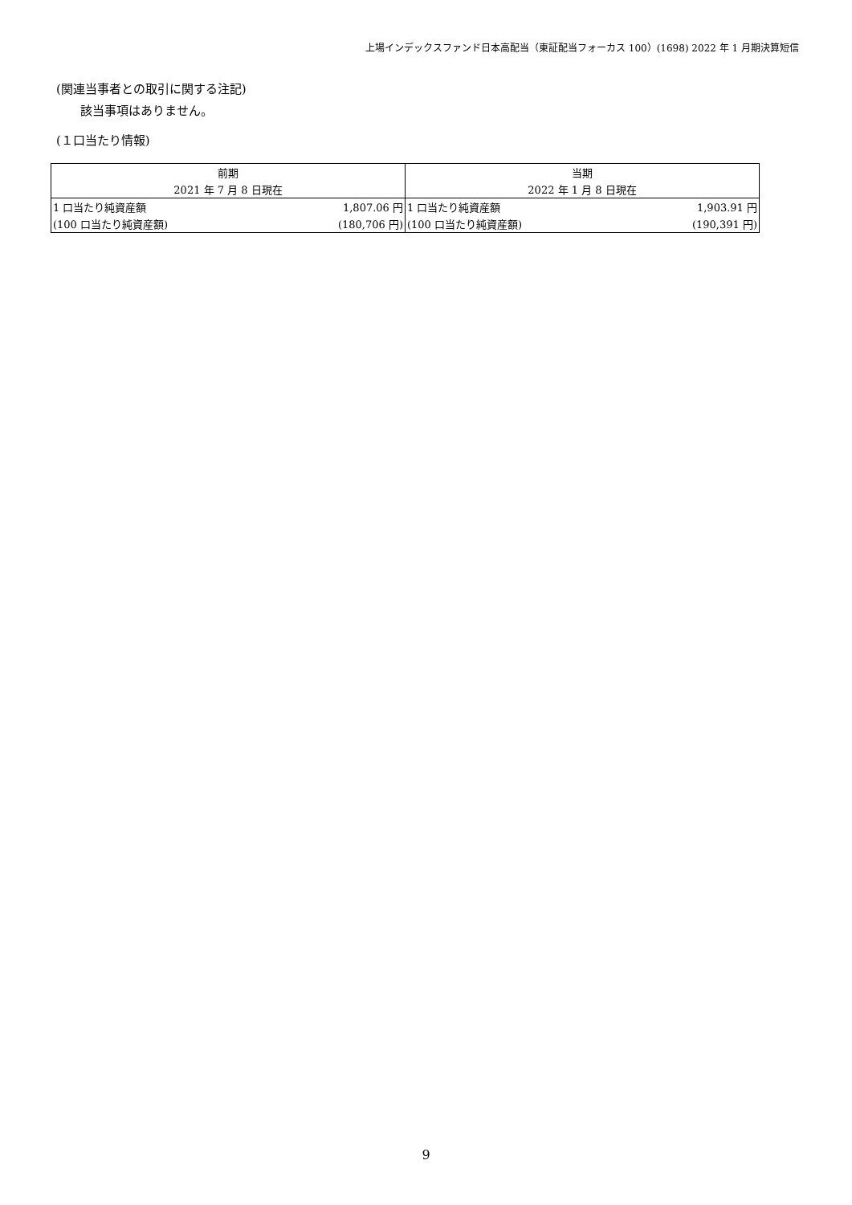上場インデックスファンド日本高配当（東証配当フォーカス 100）(1698) 2022 年 1 月期決算短信
(関連当事者との取引に関する注記)
該当事項はありません。
(１口当たり情報)
| 前期 | | 当期 | |
| --- | --- | --- | --- |
| 2021 年 7 月 8 日現在 | | 2022 年 1 月 8 日現在 | |
| 1 口当たり純資産額 | 1,807.06 円 | 1 口当たり純資産額 | 1,903.91 円 |
| (100 口当たり純資産額) | (180,706 円) | (100 口当たり純資産額) | (190,391 円) |
9